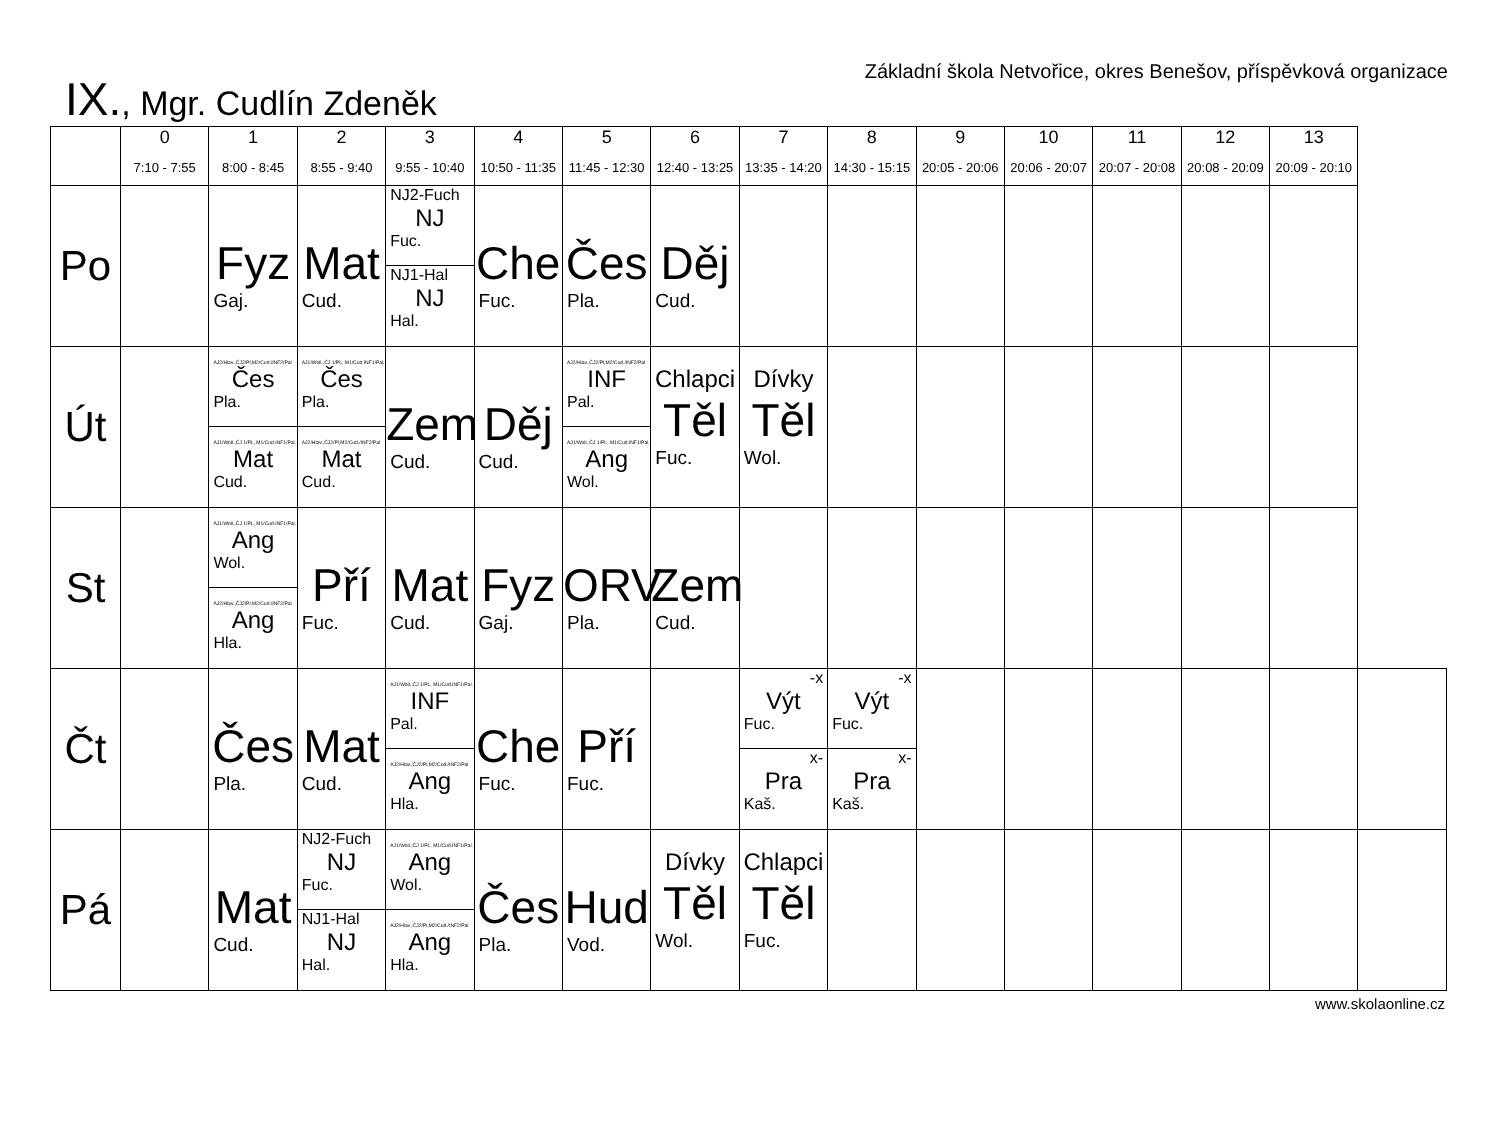IX., Mgr. Cudlín Zdeněk
Základní škola Netvořice, okres Benešov, příspěvková organizace
| | 0 7:10 - 7:55 | 1 8:00 - 8:45 | 2 8:55 - 9:40 | 3 9:55 - 10:40 | 4 10:50 - 11:35 | 5 11:45 - 12:30 | 6 12:40 - 13:25 | 7 13:35 - 14:20 | 8 14:30 - 15:15 | 9 20:05 - 20:06 | 10 20:06 - 20:07 | 11 20:07 - 20:08 | 12 20:08 - 20:09 | 13 20:09 - 20:10 | |
| Po | | Fyz Gaj. | Mat Cud. | NJ2-Fuch NJ Fuc. NJ1-Hal NJ Hal. | Che Fuc. | Čes Pla. | Děj Cud. | | | | | | | | |
| Út | | AJ2/Hlav.,ČJ2/Pl,M2/Cud./INF2/Pal Čes Pla. AJ1/Woll.,ČJ 1/PL, M1/Cud.INF1/Pal. Mat Cud. | AJ1/Woll.,ČJ 1/PL, M1/Cud.INF1/Pal. Čes Pla. AJ2/Hlav.,ČJ2/Pl,M2/Cud./INF2/Pal Mat Cud. | Zem Cud. | Děj Cud. | AJ2/Hlav.,ČJ2/Pl,M2/Cud./INF2/Pal INF Pal. AJ1/Woll.,ČJ 1/PL, M1/Cud.INF1/Pal. Ang Wol. | Chlapci Těl Fuc. | Dívky Těl Wol. | | | | | | | |
| St | | AJ1/Woll.,ČJ 1/PL, M1/Cud.INF1/Pal. Ang Wol. AJ2/Hlav.,ČJ2/Pl,M2/Cud./INF2/Pal Ang Hla. | Pří Fuc. | Mat Cud. | Fyz Gaj. | ORV Pla. | Zem Cud. | | | | | | | | |
| Čt | | Čes Pla. | Mat Cud. | AJ1/Woll.,ČJ 1/PL, M1/Cud.INF1/Pal. INF Pal. AJ2/Hlav.,ČJ2/Pl,M2/Cud./INF2/Pal Ang Hla. | Che Fuc. | Pří Fuc. | | -x Výt Fuc. x- Pra Kaš. | -x Výt Fuc. x- Pra Kaš. | | | | | | |
| Pá | | Mat Cud. | NJ2-Fuch NJ Fuc. NJ1-Hal NJ Hal. | AJ1/Woll.,ČJ 1/PL, M1/Cud.INF1/Pal. Ang Wol. AJ2/Hlav.,ČJ2/Pl,M2/Cud./INF2/Pal Ang Hla. | Čes Pla. | Hud Vod. | Dívky Těl Wol. | Chlapci Těl Fuc. | | | | | | | |
www.skolaonline.cz